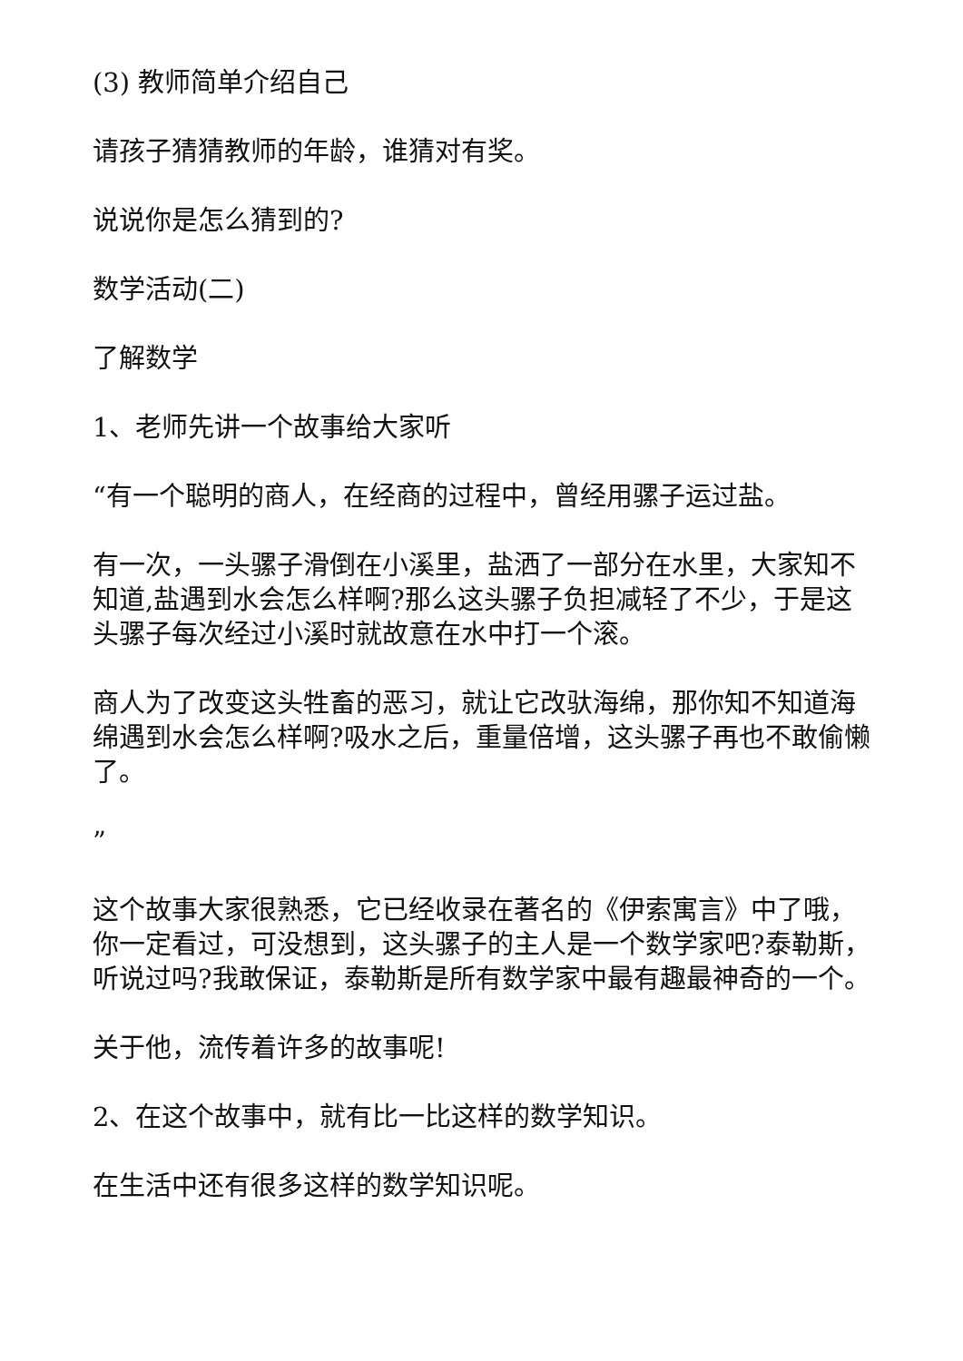(3) 教师简单介绍自己
请孩子猜猜教师的年龄，谁猜对有奖。
说说你是怎么猜到的?
数学活动(二)
了解数学
1、老师先讲一个故事给大家听
“有一个聪明的商人，在经商的过程中，曾经用骡子运过盐。
有一次，一头骡子滑倒在小溪里，盐洒了一部分在水里，大家知不知道,盐遇到水会怎么样啊?那么这头骡子负担减轻了不少，于是这头骡子每次经过小溪时就故意在水中打一个滚。
商人为了改变这头牲畜的恶习，就让它改驮海绵，那你知不知道海绵遇到水会怎么样啊?吸水之后，重量倍增，这头骡子再也不敢偷懒了。
”
这个故事大家很熟悉，它已经收录在著名的《伊索寓言》中了哦，你一定看过，可没想到，这头骡子的主人是一个数学家吧?泰勒斯，听说过吗?我敢保证，泰勒斯是所有数学家中最有趣最神奇的一个。
关于他，流传着许多的故事呢!
2、在这个故事中，就有比一比这样的数学知识。
在生活中还有很多这样的数学知识呢。